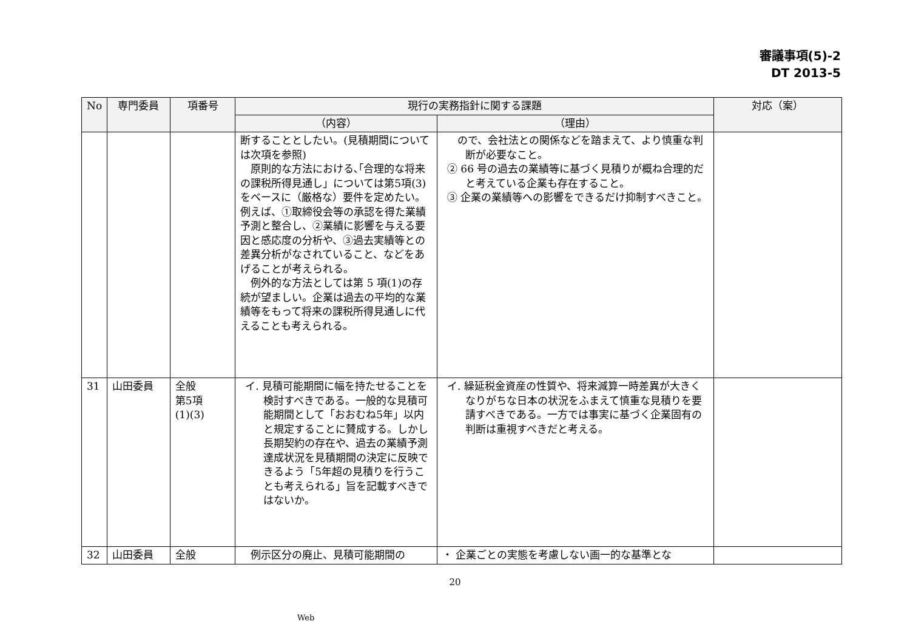審議事項(5)-2
DT 2013-5
| No | 専門委員 | 項番号 | 現行の実務指針に関する課題 | | 対応（案） |
| --- | --- | --- | --- | --- | --- |
| | | | （内容） | （理由） | |
| | | | 断することとしたい。(見積期間については次項を参照) 原則的な方法における､｢合理的な将来の課税所得見通し」については第5項(3)をベースに（厳格な）要件を定めたい。例えば、①取締役会等の承認を得た業績予測と整合し、②業績に影響を与える要因と感応度の分析や、③過去実績等との差異分析がなされていること、などをあげることが考えられる。 例外的な方法としては第 5 項(1)の存続が望ましい。企業は過去の平均的な業績等をもって将来の課税所得見通しに代えることも考えられる。 | ので、会社法との関係などを踏まえて、より慎重な判断が必要なこと。 ② 66 号の過去の業績等に基づく見積りが概ね合理的だと考えている企業も存在すること。 ③ 企業の業績等への影響をできるだけ抑制すべきこと。 | |
| 31 | 山田委員 | 全般 第5項 (1)(3) | イ. 見積可能期間に幅を持たせることを検討すべきである。一般的な見積可能期間として「おおむね5年」以内と規定することに賛成する。しかし長期契約の存在や、過去の業績予測達成状況を見積期間の決定に反映できるよう「5年超の見積りを行うことも考えられる」旨を記載すべきではないか。 | イ. 繰延税金資産の性質や、将来減算一時差異が大きくなりがちな日本の状況をふまえて慎重な見積りを要請すべきである。一方では事実に基づく企業固有の判断は重視すべきだと考える。 | |
| 32 | 山田委員 | 全般 | 例示区分の廃止、見積可能期間の | ・ 企業ごとの実態を考慮しない画一的な基準とな | |
20
Web